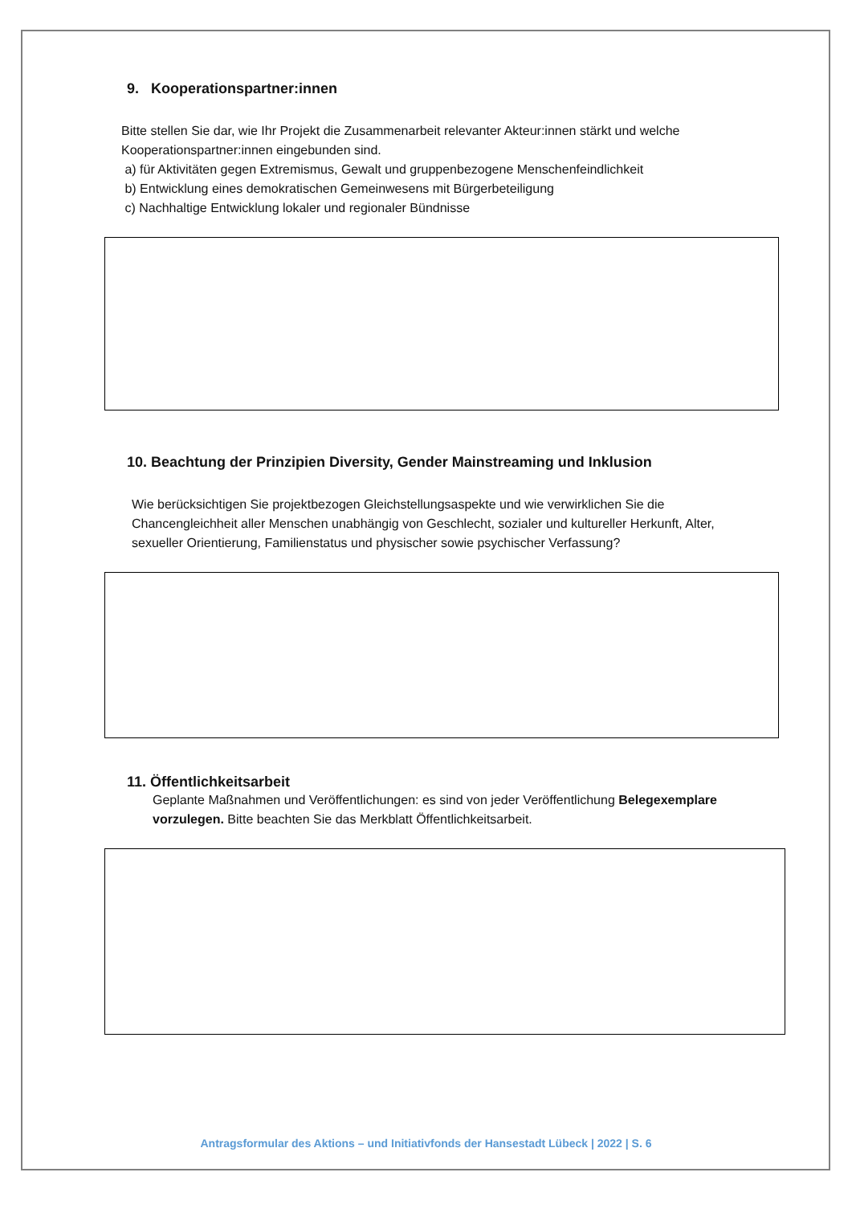9. Kooperationspartner:innen
Bitte stellen Sie dar, wie Ihr Projekt die Zusammenarbeit relevanter Akteur:innen stärkt und welche Kooperationspartner:innen eingebunden sind.
a) für Aktivitäten gegen Extremismus, Gewalt und gruppenbezogene Menschenfeindlichkeit
b) Entwicklung eines demokratischen Gemeinwesens mit Bürgerbeteiligung
c) Nachhaltige Entwicklung lokaler und regionaler Bündnisse
10. Beachtung der Prinzipien Diversity, Gender Mainstreaming und Inklusion
Wie berücksichtigen Sie projektbezogen Gleichstellungsaspekte und wie verwirklichen Sie die Chancengleichheit aller Menschen unabhängig von Geschlecht, sozialer und kultureller Herkunft, Alter, sexueller Orientierung, Familienstatus und physischer sowie psychischer Verfassung?
11. Öffentlichkeitsarbeit
Geplante Maßnahmen und Veröffentlichungen: es sind von jeder Veröffentlichung Belegexemplare vorzulegen. Bitte beachten Sie das Merkblatt Öffentlichkeitsarbeit.
Antragsformular des Aktions – und Initiativfonds der Hansestadt Lübeck | 2022 | S. 6